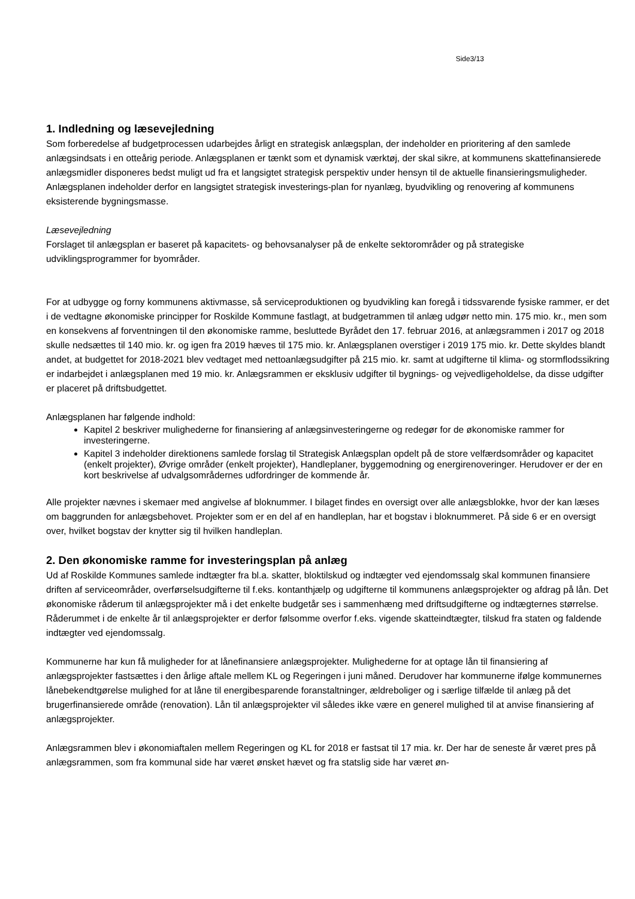Side3/13
1. Indledning og læsevejledning
Som forberedelse af budgetprocessen udarbejdes årligt en strategisk anlægsplan, der indeholder en prioritering af den samlede anlægsindsats i en otteårig periode. Anlægsplanen er tænkt som et dynamisk værktøj, der skal sikre, at kommunens skattefinansierede anlægsmidler disponeres bedst muligt ud fra et langsigtet strategisk perspektiv under hensyn til de aktuelle finansieringsmuligheder. Anlægsplanen indeholder derfor en langsigtet strategisk investerings-plan for nyanlæg, byudvikling og renovering af kommunens eksisterende bygningsmasse.
Læsevejledning
Forslaget til anlægsplan er baseret på kapacitets- og behovsanalyser på de enkelte sektorområder og på strategiske udviklingsprogrammer for byområder.
For at udbygge og forny kommunens aktivmasse, så serviceproduktionen og byudvikling kan foregå i tidssvarende fysiske rammer, er det i de vedtagne økonomiske principper for Roskilde Kommune fastlagt, at budgetrammen til anlæg udgør netto min. 175 mio. kr., men som en konsekvens af forventningen til den økonomiske ramme, besluttede Byrådet den 17. februar 2016, at anlægsrammen i 2017 og 2018 skulle nedsættes til 140 mio. kr. og igen fra 2019 hæves til 175 mio. kr. Anlægsplanen overstiger i 2019 175 mio. kr. Dette skyldes blandt andet, at budgettet for 2018-2021 blev vedtaget med nettoanlægsudgifter på 215 mio. kr. samt at udgifterne til klima- og stormflodssikring er indarbejdet i anlægsplanen med 19 mio. kr. Anlægsrammen er eksklusiv udgifter til bygnings- og vejvedligeholdelse, da disse udgifter er placeret på driftsbudgettet.
Anlægsplanen har følgende indhold:
Kapitel 2 beskriver mulighederne for finansiering af anlægsinvesteringerne og redegør for de økonomiske rammer for investeringerne.
Kapitel 3 indeholder direktionens samlede forslag til Strategisk Anlægsplan opdelt på de store velfærdsområder og kapacitet (enkelt projekter), Øvrige områder (enkelt projekter), Handleplaner, byggemodning og energirenoveringer. Herudover er der en kort beskrivelse af udvalgsområdernes udfordringer de kommende år.
Alle projekter nævnes i skemaer med angivelse af bloknummer. I bilaget findes en oversigt over alle anlægsblokke, hvor der kan læses om baggrunden for anlægsbehovet. Projekter som er en del af en handleplan, har et bogstav i bloknummeret. På side 6 er en oversigt over, hvilket bogstav der knytter sig til hvilken handleplan.
2. Den økonomiske ramme for investeringsplan på anlæg
Ud af Roskilde Kommunes samlede indtægter fra bl.a. skatter, bloktilskud og indtægter ved ejendomssalg skal kommunen finansiere driften af serviceområder, overførselsudgifterne til f.eks. kontanthjælp og udgifterne til kommunens anlægsprojekter og afdrag på lån. Det økonomiske råderum til anlægsprojekter må i det enkelte budgetår ses i sammenhæng med driftsudgifterne og indtægternes størrelse. Råderummet i de enkelte år til anlægsprojekter er derfor følsomme overfor f.eks. vigende skatteindtægter, tilskud fra staten og faldende indtægter ved ejendomssalg.
Kommunerne har kun få muligheder for at lånefinansiere anlægsprojekter. Mulighederne for at optage lån til finansiering af anlægsprojekter fastsættes i den årlige aftale mellem KL og Regeringen i juni måned. Derudover har kommunerne ifølge kommunernes lånebekendtgørelse mulighed for at låne til energibesparende foranstaltninger, ældreboliger og i særlige tilfælde til anlæg på det brugerfinansierede område (renovation). Lån til anlægsprojekter vil således ikke være en generel mulighed til at anvise finansiering af anlægsprojekter.
Anlægsrammen blev i økonomiaftalen mellem Regeringen og KL for 2018 er fastsat til 17 mia. kr. Der har de seneste år været pres på anlægsrammen, som fra kommunal side har været ønsket hævet og fra statslig side har været øn-